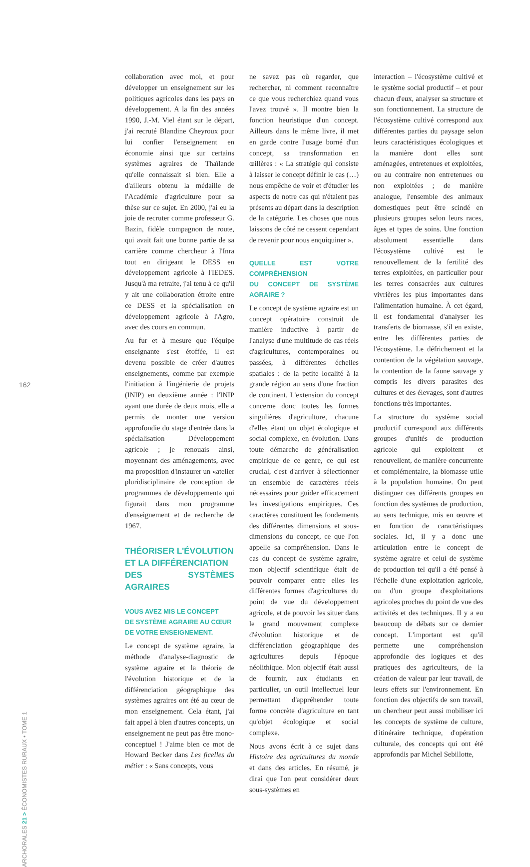162
ARCHORALES 21 > ÉCONOMISTES RURAUX • TOME 1
collaboration avec moi, et pour développer un enseignement sur les politiques agricoles dans les pays en développement. A la fin des années 1990, J.-M. Viel étant sur le départ, j'ai recruté Blandine Cheyroux pour lui confier l'enseignement en économie ainsi que sur certains systèmes agraires de Thaïlande qu'elle connaissait si bien. Elle a d'ailleurs obtenu la médaille de l'Académie d'agriculture pour sa thèse sur ce sujet. En 2000, j'ai eu la joie de recruter comme professeur G. Bazin, fidèle compagnon de route, qui avait fait une bonne partie de sa carrière comme chercheur à l'Inra tout en dirigeant le DESS en développement agricole à l'IEDES. Jusqu'à ma retraite, j'ai tenu à ce qu'il y ait une collaboration étroite entre ce DESS et la spécialisation en développement agricole à l'Agro, avec des cours en commun.
Au fur et à mesure que l'équipe enseignante s'est étoffée, il est devenu possible de créer d'autres enseignements, comme par exemple l'initiation à l'ingénierie de projets (INIP) en deuxième année : l'INIP ayant une durée de deux mois, elle a permis de monter une version approfondie du stage d'entrée dans la spécialisation Développement agricole ; je renouais ainsi, moyennant des aménagements, avec ma proposition d'instaurer un «atelier pluridisciplinaire de conception de programmes de développement» qui figurait dans mon programme d'enseignement et de recherche de 1967.
THÉORISER L'ÉVOLUTION
ET LA DIFFÉRENCIATION
DES SYSTÈMES AGRAIRES
VOUS AVEZ MIS LE CONCEPT
DE SYSTÈME AGRAIRE AU CŒUR
DE VOTRE ENSEIGNEMENT.
Le concept de système agraire, la méthode d'analyse-diagnostic de système agraire et la théorie de l'évolution historique et de la différenciation géographique des systèmes agraires ont été au cœur de mon enseignement. Cela étant, j'ai fait appel à bien d'autres concepts, un enseignement ne peut pas être mono-conceptuel ! J'aime bien ce mot de Howard Becker dans Les ficelles du métier : « Sans concepts, vous
ne savez pas où regarder, que rechercher, ni comment reconnaître ce que vous recherchiez quand vous l'avez trouvé ». Il montre bien la fonction heuristique d'un concept. Ailleurs dans le même livre, il met en garde contre l'usage borné d'un concept, sa transformation en œillères : « La stratégie qui consiste à laisser le concept définir le cas (…) nous empêche de voir et d'étudier les aspects de notre cas qui n'étaient pas présents au départ dans la description de la catégorie. Les choses que nous laissons de côté ne cessent cependant de revenir pour nous enquiquiner ».
QUELLE EST VOTRE COMPRÉHENSION
DU CONCEPT DE SYSTÈME AGRAIRE ?
Le concept de système agraire est un concept opératoire construit de manière inductive à partir de l'analyse d'une multitude de cas réels d'agricultures, contemporaines ou passées, à différentes échelles spatiales : de la petite localité à la grande région au sens d'une fraction de continent. L'extension du concept concerne donc toutes les formes singulières d'agriculture, chacune d'elles étant un objet écologique et social complexe, en évolution. Dans toute démarche de généralisation empirique de ce genre, ce qui est crucial, c'est d'arriver à sélectionner un ensemble de caractères réels nécessaires pour guider efficacement les investigations empiriques. Ces caractères constituent les fondements des différentes dimensions et sous-dimensions du concept, ce que l'on appelle sa compréhension. Dans le cas du concept de système agraire, mon objectif scientifique était de pouvoir comparer entre elles les différentes formes d'agricultures du point de vue du développement agricole, et de pouvoir les situer dans le grand mouvement complexe d'évolution historique et de différenciation géographique des agricultures depuis l'époque néolithique. Mon objectif était aussi de fournir, aux étudiants en particulier, un outil intellectuel leur permettant d'appréhender toute forme concrète d'agriculture en tant qu'objet écologique et social complexe.
Nous avons écrit à ce sujet dans Histoire des agricultures du monde et dans des articles. En résumé, je dirai que l'on peut considérer deux sous-systèmes en
interaction – l'écosystème cultivé et le système social productif – et pour chacun d'eux, analyser sa structure et son fonctionnement. La structure de l'écosystème cultivé correspond aux différentes parties du paysage selon leurs caractéristiques écologiques et la manière dont elles sont aménagées, entretenues et exploitées, ou au contraire non entretenues ou non exploitées ; de manière analogue, l'ensemble des animaux domestiques peut être scindé en plusieurs groupes selon leurs races, âges et types de soins. Une fonction absolument essentielle dans l'écosystème cultivé est le renouvellement de la fertilité des terres exploitées, en particulier pour les terres consacrées aux cultures vivrières les plus importantes dans l'alimentation humaine. À cet égard, il est fondamental d'analyser les transferts de biomasse, s'il en existe, entre les différentes parties de l'écosystème. Le défrichement et la contention de la végétation sauvage, la contention de la faune sauvage y compris les divers parasites des cultures et des élevages, sont d'autres fonctions très importantes.
La structure du système social productif correspond aux différents groupes d'unités de production agricole qui exploitent et renouvellent, de manière concurrente et complémentaire, la biomasse utile à la population humaine. On peut distinguer ces différents groupes en fonction des systèmes de production, au sens technique, mis en œuvre et en fonction de caractéristiques sociales. Ici, il y a donc une articulation entre le concept de système agraire et celui de système de production tel qu'il a été pensé à l'échelle d'une exploitation agricole, ou d'un groupe d'exploitations agricoles proches du point de vue des activités et des techniques. Il y a eu beaucoup de débats sur ce dernier concept. L'important est qu'il permette une compréhension approfondie des logiques et des pratiques des agriculteurs, de la création de valeur par leur travail, de leurs effets sur l'environnement. En fonction des objectifs de son travail, un chercheur peut aussi mobiliser ici les concepts de système de culture, d'itinéraire technique, d'opération culturale, des concepts qui ont été approfondis par Michel Sebillotte,